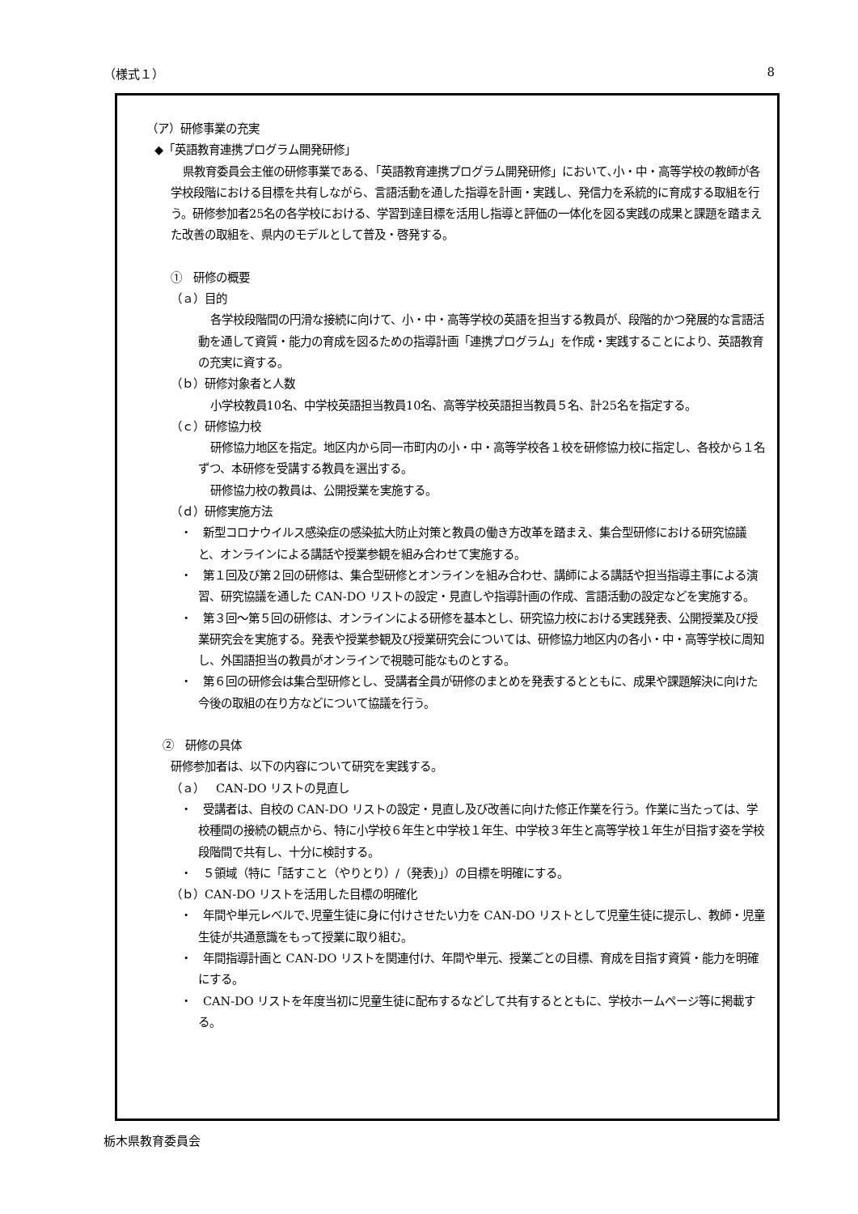（様式１） 8
（ア）研修事業の充実
◆「英語教育連携プログラム開発研修」
県教育委員会主催の研修事業である､「英語教育連携プログラム開発研修」において､小・中・高等学校の教師が各学校段階における目標を共有しながら、言語活動を通した指導を計画・実践し、発信力を系統的に育成する取組を行う。研修参加者25名の各学校における、学習到達目標を活用し指導と評価の一体化を図る実践の成果と課題を踏まえた改善の取組を、県内のモデルとして普及・啓発する。
①　研修の概要
（ａ）目的
各学校段階間の円滑な接続に向けて、小・中・高等学校の英語を担当する教員が、段階的かつ発展的な言語活動を通して資質・能力の育成を図るための指導計画「連携プログラム」を作成・実践することにより、英語教育の充実に資する。
（ｂ）研修対象者と人数
小学校教員10名、中学校英語担当教員10名、高等学校英語担当教員５名、計25名を指定する。
（ｃ）研修協力校
研修協力地区を指定。地区内から同一市町内の小・中・高等学校各１校を研修協力校に指定し、各校から１名ずつ、本研修を受講する教員を選出する。
研修協力校の教員は、公開授業を実施する。
（ｄ）研修実施方法
・　新型コロナウイルス感染症の感染拡大防止対策と教員の働き方改革を踏まえ、集合型研修における研究協議と、オンラインによる講話や授業参観を組み合わせて実施する。
・　第１回及び第２回の研修は、集合型研修とオンラインを組み合わせ、講師による講話や担当指導主事による演習、研究協議を通した CAN-DO リストの設定・見直しや指導計画の作成、言語活動の設定などを実施する。
・　第３回～第５回の研修は、オンラインによる研修を基本とし、研究協力校における実践発表、公開授業及び授業研究会を実施する。発表や授業参観及び授業研究会については、研修協力地区内の各小・中・高等学校に周知し、外国語担当の教員がオンラインで視聴可能なものとする。
・　第６回の研修会は集合型研修とし、受講者全員が研修のまとめを発表するとともに、成果や課題解決に向けた今後の取組の在り方などについて協議を行う。
②　研修の具体
研修参加者は、以下の内容について研究を実践する。
（ａ）　CAN-DO リストの見直し
・　受講者は、自校の CAN-DO リストの設定・見直し及び改善に向けた修正作業を行う。作業に当たっては、学校種間の接続の観点から、特に小学校６年生と中学校１年生、中学校３年生と高等学校１年生が目指す姿を学校段階間で共有し、十分に検討する。
・　５領域（特に「話すこと（やりとり）/（発表)｣）の目標を明確にする。
（ｂ）CAN-DO リストを活用した目標の明確化
・　年間や単元レベルで､児童生徒に身に付けさせたい力を CAN-DO リストとして児童生徒に提示し、教師・児童生徒が共通意識をもって授業に取り組む。
・　年間指導計画と CAN-DO リストを関連付け、年間や単元、授業ごとの目標、育成を目指す資質・能力を明確にする。
・　CAN-DO リストを年度当初に児童生徒に配布するなどして共有するとともに、学校ホームページ等に掲載する。
栃木県教育委員会